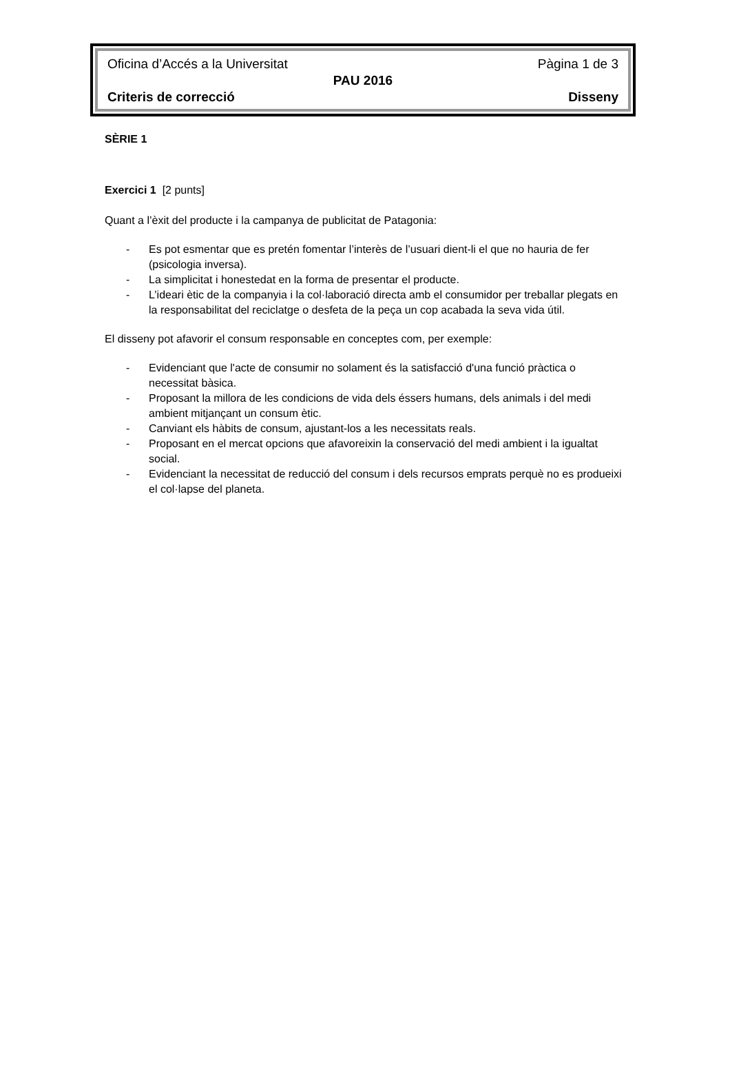Oficina d’Accés a la Universitat Pàgina 1 de 3
PAU 2016
Criteris de correcció Disseny
SÈRIE 1
Exercici 1 [2 punts]
Quant a l’èxit del producte i la campanya de publicitat de Patagonia:
- Es pot esmentar que es pretén fomentar l’interès de l’usuari dient-li el que no hauria de fer (psicologia inversa).
- La simplicitat i honestedat en la forma de presentar el producte.
- L’ideari ètic de la companyia i la col·laboració directa amb el consumidor per treballar plegats en la responsabilitat del reciclatge o desfeta de la peça un cop acabada la seva vida útil.
El disseny pot afavorir el consum responsable en conceptes com, per exemple:
- Evidenciant que l'acte de consumir no solament és la satisfacció d'una funció pràctica o necessitat bàsica.
- Proposant la millora de les condicions de vida dels éssers humans, dels animals i del medi ambient mitjançant un consum ètic.
- Canviant els hàbits de consum, ajustant-los a les necessitats reals.
- Proposant en el mercat opcions que afavoreixin la conservació del medi ambient i la igualtat social.
- Evidenciant la necessitat de reducció del consum i dels recursos emprats perquè no es produeixi el col·lapse del planeta.